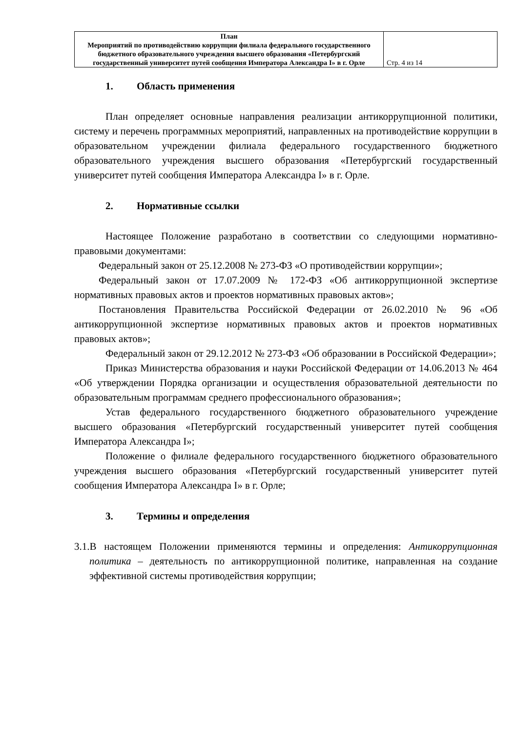| План Мероприятий по противодействию коррупции филиала федерального государственного бюджетного образовательного учреждения высшего образования «Петербургский государственный университет путей сообщения Императора Александра I» в г. Орле | Стр. 4 из 14 |
1. Область применения
План определяет основные направления реализации антикоррупционной политики, систему и перечень программных мероприятий, направленных на противодействие коррупции в образовательном учреждении филиала федерального государственного бюджетного образовательного учреждения высшего образования «Петербургский государственный университет путей сообщения Императора Александра I» в г. Орле.
2. Нормативные ссылки
Настоящее Положение разработано в соответствии со следующими нормативно-правовыми документами:
Федеральный закон от 25.12.2008 № 273-ФЗ «О противодействии коррупции»;
Федеральный закон от 17.07.2009 № 172-ФЗ «Об антикоррупционной экспертизе нормативных правовых актов и проектов нормативных правовых актов»;
Постановления Правительства Российской Федерации от 26.02.2010 № 96 «Об антикоррупционной экспертизе нормативных правовых актов и проектов нормативных правовых актов»;
Федеральный закон от 29.12.2012 № 273-ФЗ «Об образовании в Российской Федерации»;
Приказ Министерства образования и науки Российской Федерации от 14.06.2013 № 464 «Об утверждении Порядка организации и осуществления образовательной деятельности по образовательным программам среднего профессионального образования»;
Устав федерального государственного бюджетного образовательного учреждение высшего образования «Петербургский государственный университет путей сообщения Императора Александра I»;
Положение о филиале федерального государственного бюджетного образовательного учреждения высшего образования «Петербургский государственный университет путей сообщения Императора Александра I» в г. Орле;
3. Термины и определения
3.1.В настоящем Положении применяются термины и определения: Антикоррупционная политика – деятельность по антикоррупционной политике, направленная на создание эффективной системы противодействия коррупции;